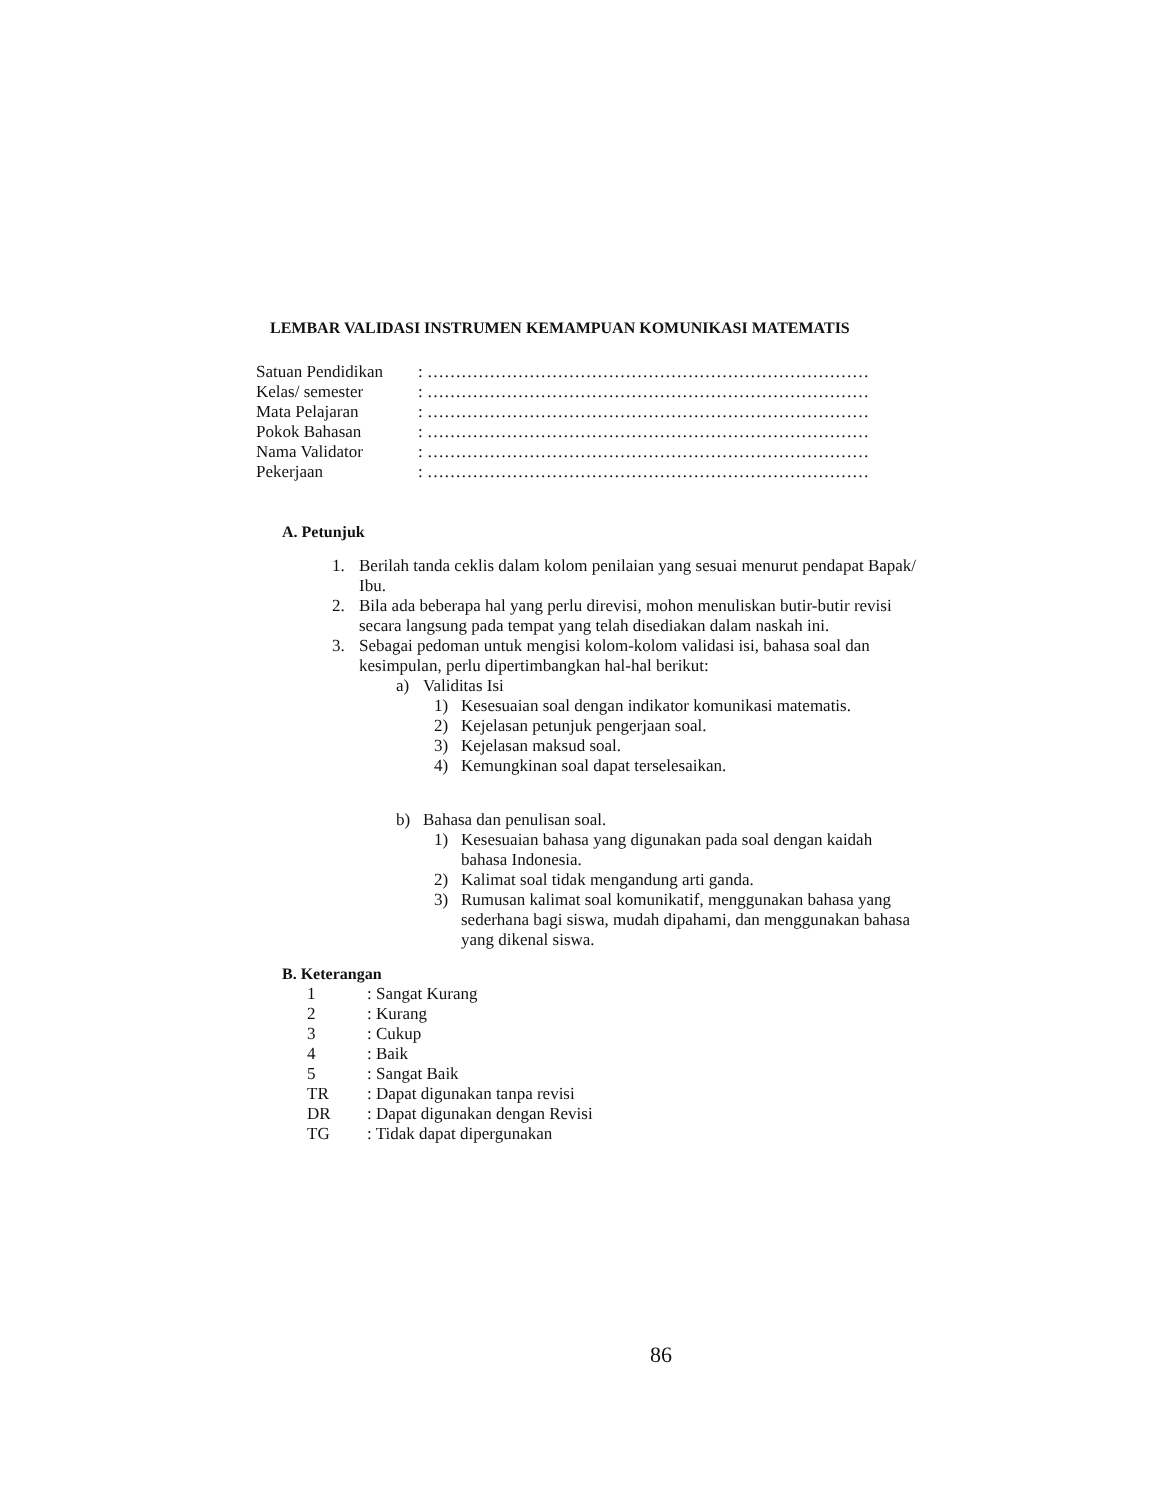LEMBAR VALIDASI INSTRUMEN KEMAMPUAN KOMUNIKASI MATEMATIS
Satuan Pendidikan: ……………………………………………………………………
Kelas/ semester: ……………………………………………………………………
Mata Pelajaran: ……………………………………………………………………
Pokok Bahasan: ……………………………………………………………………
Nama Validator: ……………………………………………………………………
Pekerjaan: ……………………………………………………………………
A. Petunjuk
1. Berilah tanda ceklis dalam kolom penilaian yang sesuai menurut pendapat Bapak/ Ibu.
2. Bila ada beberapa hal yang perlu direvisi, mohon menuliskan butir-butir revisi secara langsung pada tempat yang telah disediakan dalam naskah ini.
3. Sebagai pedoman untuk mengisi kolom-kolom validasi isi, bahasa soal dan kesimpulan, perlu dipertimbangkan hal-hal berikut:
a) Validitas Isi
1) Kesesuaian soal dengan indikator komunikasi matematis.
2) Kejelasan petunjuk pengerjaan soal.
3) Kejelasan maksud soal.
4) Kemungkinan soal dapat terselesaikan.
b) Bahasa dan penulisan soal.
1) Kesesuaian bahasa yang digunakan pada soal dengan kaidah bahasa Indonesia.
2) Kalimat soal tidak mengandung arti ganda.
3) Rumusan kalimat soal komunikatif, menggunakan bahasa yang sederhana bagi siswa, mudah dipahami, dan menggunakan bahasa yang dikenal siswa.
B. Keterangan
1: Sangat Kurang
2: Kurang
3: Cukup
4: Baik
5: Sangat Baik
TR: Dapat digunakan tanpa revisi
DR: Dapat digunakan dengan Revisi
TG: Tidak dapat dipergunakan
86